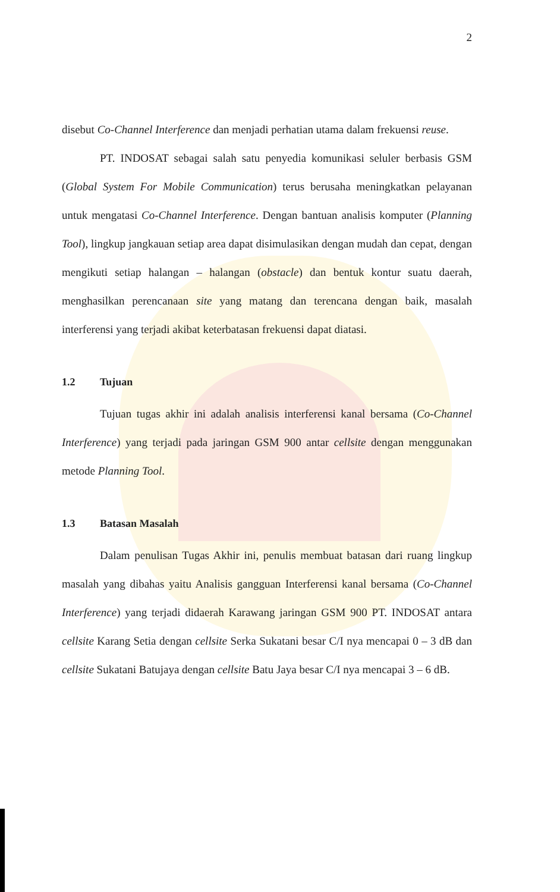2
disebut Co-Channel Interference dan menjadi perhatian utama dalam frekuensi reuse.
PT. INDOSAT sebagai salah satu penyedia komunikasi seluler berbasis GSM (Global System For Mobile Communication) terus berusaha meningkatkan pelayanan untuk mengatasi Co-Channel Interference. Dengan bantuan analisis komputer (Planning Tool), lingkup jangkauan setiap area dapat disimulasikan dengan mudah dan cepat, dengan mengikuti setiap halangan – halangan (obstacle) dan bentuk kontur suatu daerah, menghasilkan perencanaan site yang matang dan terencana dengan baik, masalah interferensi yang terjadi akibat keterbatasan frekuensi dapat diatasi.
1.2 Tujuan
Tujuan tugas akhir ini adalah analisis interferensi kanal bersama (Co-Channel Interference) yang terjadi pada jaringan GSM 900 antar cellsite dengan menggunakan metode Planning Tool.
1.3 Batasan Masalah
Dalam penulisan Tugas Akhir ini, penulis membuat batasan dari ruang lingkup masalah yang dibahas yaitu Analisis gangguan Interferensi kanal bersama (Co-Channel Interference) yang terjadi didaerah Karawang jaringan GSM 900 PT. INDOSAT antara cellsite Karang Setia dengan cellsite Serka Sukatani besar C/I nya mencapai 0 – 3 dB dan cellsite Sukatani Batujaya dengan cellsite Batu Jaya besar C/I nya mencapai 3 – 6 dB.